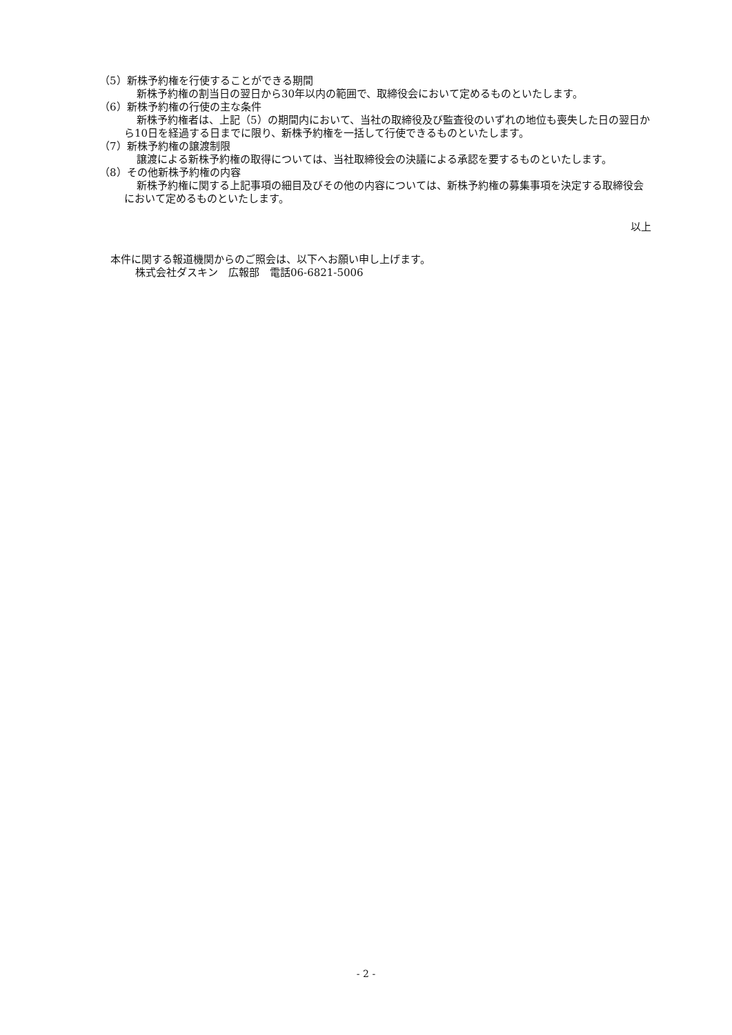（5）新株予約権を行使することができる期間
新株予約権の割当日の翌日から30年以内の範囲で、取締役会において定めるものといたします。
（6）新株予約権の行使の主な条件
新株予約権者は、上記（5）の期間内において、当社の取締役及び監査役のいずれの地位も喪失した日の翌日から10日を経過する日までに限り、新株予約権を一括して行使できるものといたします。
（7）新株予約権の譲渡制限
譲渡による新株予約権の取得については、当社取締役会の決議による承認を要するものといたします。
（8）その他新株予約権の内容
新株予約権に関する上記事項の細目及びその他の内容については、新株予約権の募集事項を決定する取締役会において定めるものといたします。
以上
本件に関する報道機関からのご照会は、以下へお願い申し上げます。
株式会社ダスキン　広報部　電話06-6821-5006
- 2 -